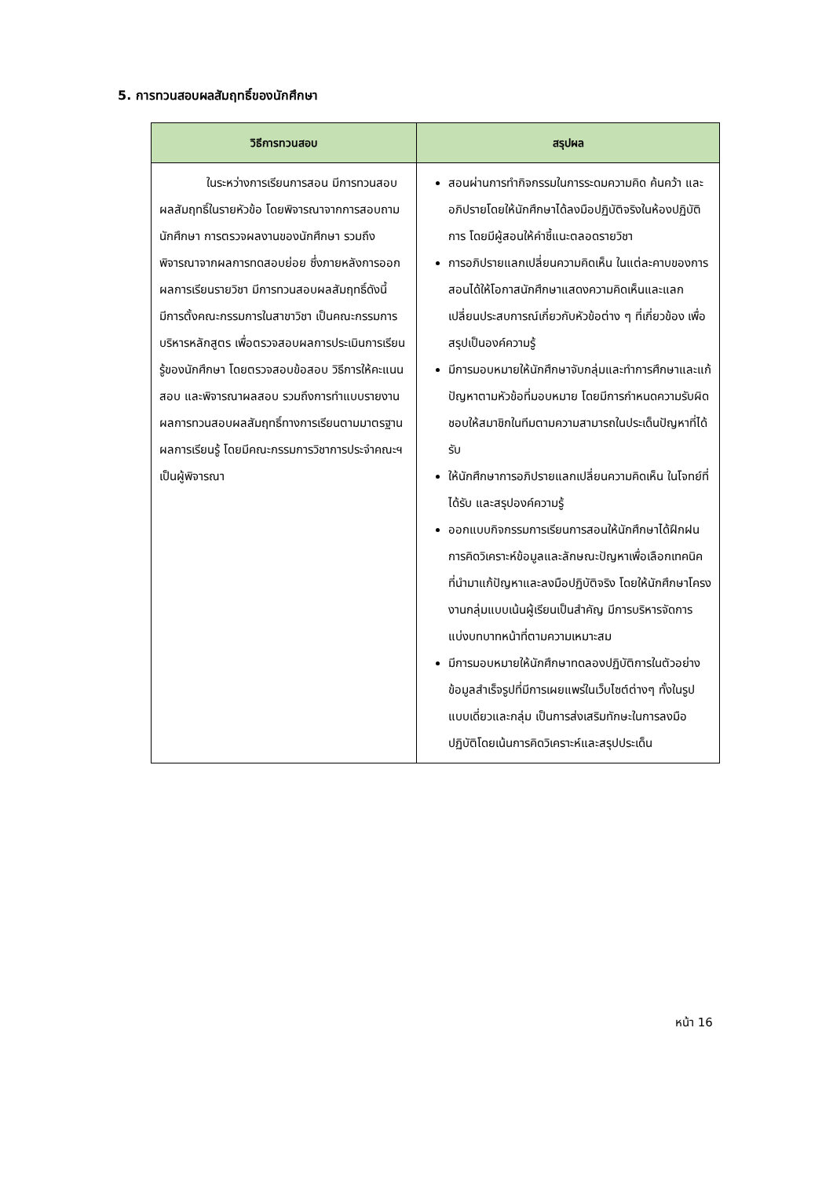5. การทวนสอบผลสัมฤทธิ์ของนักศึกษา
| วิธีการทวนสอบ | สรุปผล |
| --- | --- |
| ในระหว่างการเรียนการสอน มีการทวนสอบผลสัมฤทธิ์ในรายหัวข้อ โดยพิจารณาจากการสอบถามนักศึกษา การตรวจผลงานของนักศึกษา รวมถึงพิจารณาจากผลการทดสอบย่อย ซึ่งภายหลังการออกผลการเรียนรายวิชา มีการทวนสอบผลสัมฤทธิ์ดังนี้ มีการตั้งคณะกรรมการในสาขาวิชา เป็นคณะกรรมการบริหารหลักสูตร เพื่อตรวจสอบผลการประเมินการเรียนรู้ของนักศึกษา โดยตรวจสอบข้อสอบ วิธีการให้คะแนนสอบ และพิจารณาผลสอบ รวมถึงการทำแบบรายงานผลการทวนสอบผลสัมฤทธิ์ทางการเรียนตามมาตรฐานผลการเรียนรู้ โดยมีคณะกรรมการวิชาการประจำคณะฯ เป็นผู้พิจารณา | สอนผ่านการทำกิจกรรมในการระดมความคิด ค้นคว้า และอภิปรายโดยให้นักศึกษาได้ลงมือปฏิบัติจริงในห้องปฏิบัติการ โดยมีผู้สอนให้คำชี้แนะตลอดรายวิชา การอภิปรายแลกเปลี่ยนความคิดเห็น ในแต่ละคาบของการสอนได้ให้โอกาสนักศึกษาแสดงความคิดเห็นและแลกเปลี่ยนประสบการณ์เกี่ยวกับหัวข้อต่าง ๆ ที่เกี่ยวข้อง เพื่อสรุปเป็นองค์ความรู้ มีการมอบหมายให้นักศึกษาจับกลุ่มและทำการศึกษาและแก้ปัญหาตามหัวข้อที่มอบหมาย โดยมีการกำหนดความรับผิดชอบให้สมาชิกในทีมตามความสามารถในประเด็นปัญหาที่ได้รับ ให้นักศึกษาการอภิปรายแลกเปลี่ยนความคิดเห็น ในโจทย์ที่ได้รับ และสรุปองค์ความรู้ ออกแบบกิจกรรมการเรียนการสอนให้นักศึกษาได้ฝึกฝนการคิดวิเคราะห์ข้อมูลและลักษณะปัญหาเพื่อเลือกเทคนิค ที่นำมาแก้ปัญหาและลงมือปฏิบัติจริง โดยให้นักศึกษาโครงงานกลุ่มแบบเน้นผู้เรียนเป็นสำคัญ มีการบริหารจัดการ แบ่งบทบาทหน้าที่ตามความเหมาะสม มีการมอบหมายให้นักศึกษาทดลองปฏิบัติการในตัวอย่างข้อมูลสำเร็จรูปที่มีการเผยแพร่ในเว็บไซต์ต่างๆ ทั้งในรูปแบบเดี่ยวและกลุ่ม เป็นการส่งเสริมทักษะในการลงมือปฏิบัติโดยเน้นการคิดวิเคราะห์และสรุปประเด็น |
หน้า 16